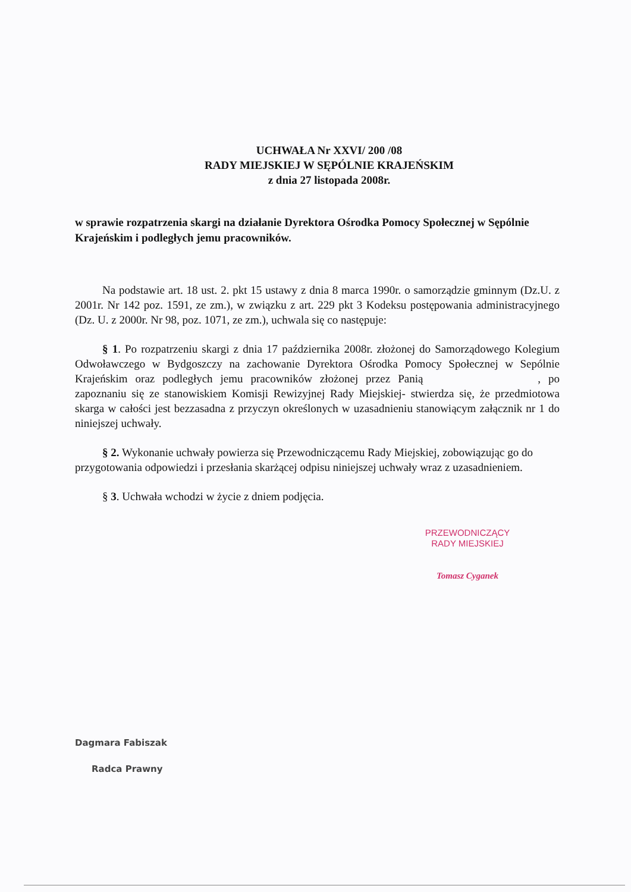UCHWAŁA Nr XXVI/ 200 /08
RADY MIEJSKIEJ W SĘPÓLNIE KRAJEŃSKIM
z dnia 27 listopada 2008r.
w sprawie rozpatrzenia skargi na działanie Dyrektora Ośrodka Pomocy Społecznej w Sępólnie Krajeńskim i podległych jemu pracowników.
Na podstawie art. 18 ust. 2. pkt 15 ustawy z dnia 8 marca 1990r. o samorządzie gminnym (Dz.U. z 2001r. Nr 142 poz. 1591, ze zm.), w związku z art. 229 pkt 3 Kodeksu postępowania administracyjnego (Dz. U. z 2000r. Nr 98, poz. 1071, ze zm.), uchwala się co następuje:
§ 1. Po rozpatrzeniu skargi z dnia 17 października 2008r. złożonej do Samorządowego Kolegium Odwoławczego w Bydgoszczy na zachowanie Dyrektora Ośrodka Pomocy Społecznej w Sepólnie Krajeńskim oraz podległych jemu pracowników złożonej przez Panią , po zapoznaniu się ze stanowiskiem Komisji Rewizyjnej Rady Miejskiej- stwierdza się, że przedmiotowa skarga w całości jest bezzasadna z przyczyn określonych w uzasadnieniu stanowiącym załącznik nr 1 do niniejszej uchwały.
§ 2. Wykonanie uchwały powierza się Przewodniczącemu Rady Miejskiej, zobowiązując go do przygotowania odpowiedzi i przesłania skarżącej odpisu niniejszej uchwały wraz z uzasadnieniem.
§ 3. Uchwała wchodzi w życie z dniem podjęcia.
PRZEWODNICZĄCY
RADY MIEJSKIEJ
Tomasz Cyganek
Dagmara Fabiszak
Radca Prawny